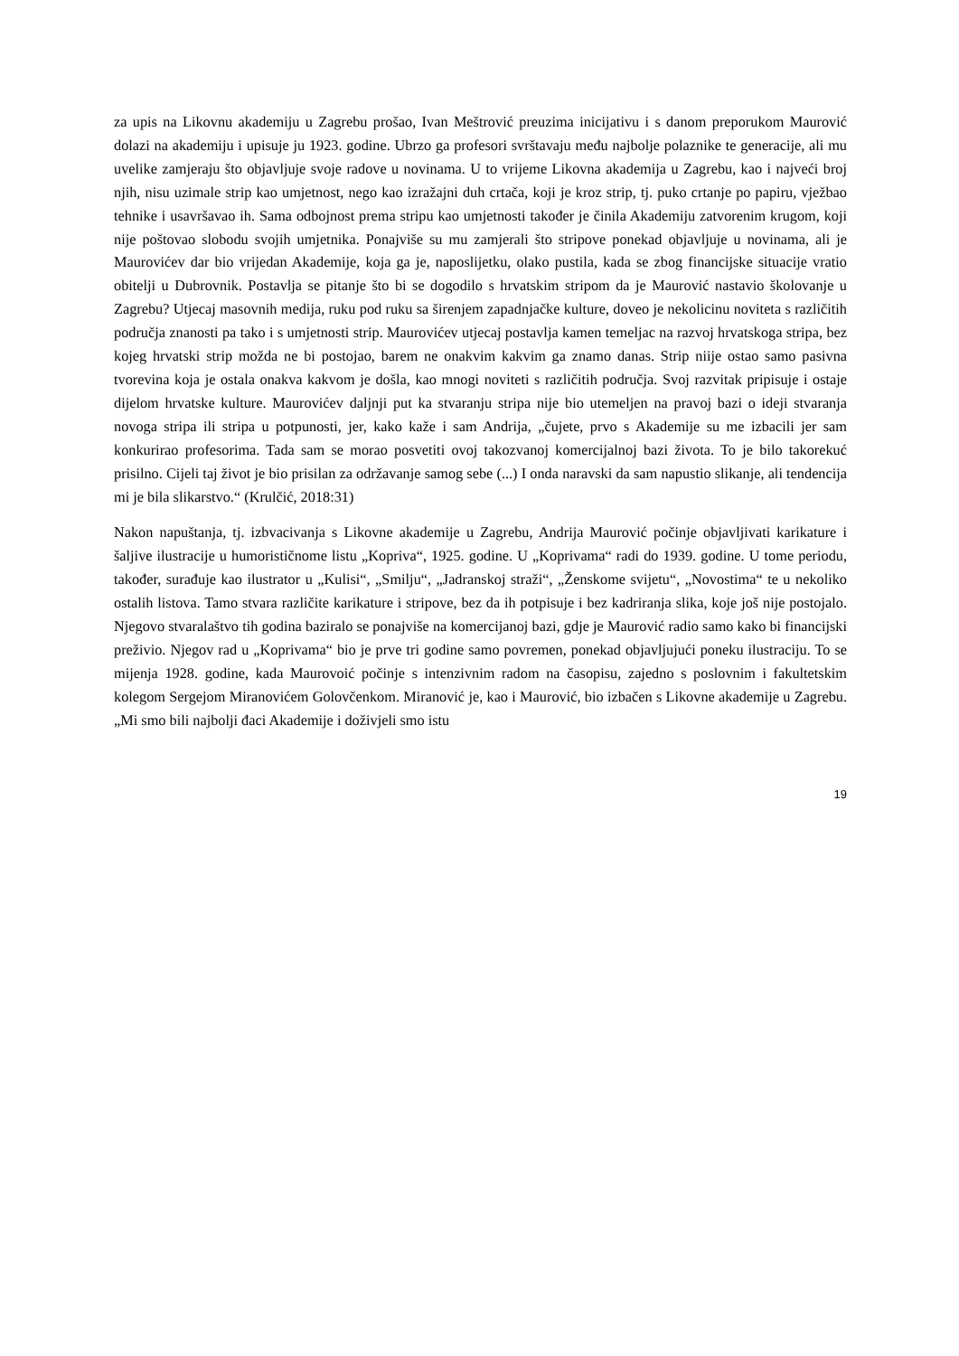za upis na Likovnu akademiju u Zagrebu prošao, Ivan Meštrović preuzima inicijativu i s danom preporukom Maurović dolazi na akademiju i upisuje ju 1923. godine. Ubrzo ga profesori svrštavaju među najbolje polaznike te generacije, ali mu uvelike zamjeraju što objavljuje svoje radove u novinama. U to vrijeme Likovna akademija u Zagrebu, kao i najveći broj njih, nisu uzimale strip kao umjetnost, nego kao izražajni duh crtača, koji je kroz strip, tj. puko crtanje po papiru, vježbao tehnike i usavršavao ih. Sama odbojnost prema stripu kao umjetnosti također je činila Akademiju zatvorenim krugom, koji nije poštovao slobodu svojih umjetnika. Ponajviše su mu zamjerali što stripove ponekad objavljuje u novinama, ali je Maurovićev dar bio vrijedan Akademije, koja ga je, naposlijetku, olako pustila, kada se zbog financijske situacije vratio obitelji u Dubrovnik. Postavlja se pitanje što bi se dogodilo s hrvatskim stripom da je Maurović nastavio školovanje u Zagrebu? Utjecaj masovnih medija, ruku pod ruku sa širenjem zapadnjačke kulture, doveo je nekolicinu noviteta s različitih područja znanosti pa tako i s umjetnosti strip. Maurovićev utjecaj postavlja kamen temeljac na razvoj hrvatskoga stripa, bez kojeg hrvatski strip možda ne bi postojao, barem ne onakvim kakvim ga znamo danas. Strip niije ostao samo pasivna tvorevina koja je ostala onakva kakvom je došla, kao mnogi noviteti s različitih područja. Svoj razvitak pripisuje i ostaje dijelom hrvatske kulture. Maurovićev daljnji put ka stvaranju stripa nije bio utemeljen na pravoj bazi o ideji stvaranja novoga stripa ili stripa u potpunosti, jer, kako kaže i sam Andrija, „čujete, prvo s Akademije su me izbacili jer sam konkurirao profesorima. Tada sam se morao posvetiti ovoj takozvanoj komercijalnoj bazi života. To je bilo takorekuć prisilno. Cijeli taj život je bio prisilan za održavanje samog sebe (...) I onda naravski da sam napustio slikanje, ali tendencija mi je bila slikarstvo.“ (Krulčić, 2018:31)
Nakon napuštanja, tj. izbvacivanja s Likovne akademije u Zagrebu, Andrija Maurović počinje objavljivati karikature i šaljive ilustracije u humorističnome listu „Kopriva“, 1925. godine. U „Koprivama“ radi do 1939. godine. U tome periodu, također, surađuje kao ilustrator u „Kulisi“, „Smilju“, „Jadranskoj straži“, „Ženskome svijetu“, „Novostima“ te u nekoliko ostalih listova. Tamo stvara različite karikature i stripove, bez da ih potpisuje i bez kadriranja slika, koje još nije postojalo. Njegovo stvaralaštvo tih godina baziralo se ponajviše na komercijanoj bazi, gdje je Maurović radio samo kako bi financijski preživio. Njegov rad u „Koprivama“ bio je prve tri godine samo povremen, ponekad objavljujući poneku ilustraciju. To se mijenja 1928. godine, kada Maurovoić počinje s intenzivnim radom na časopisu, zajedno s poslovnim i fakultetskim kolegom Sergejom Miranovićem Golovčenkom. Miranović je, kao i Maurović, bio izbačen s Likovne akademije u Zagrebu. „Mi smo bili najbolji đaci Akademije i doživjeli smo istu
19